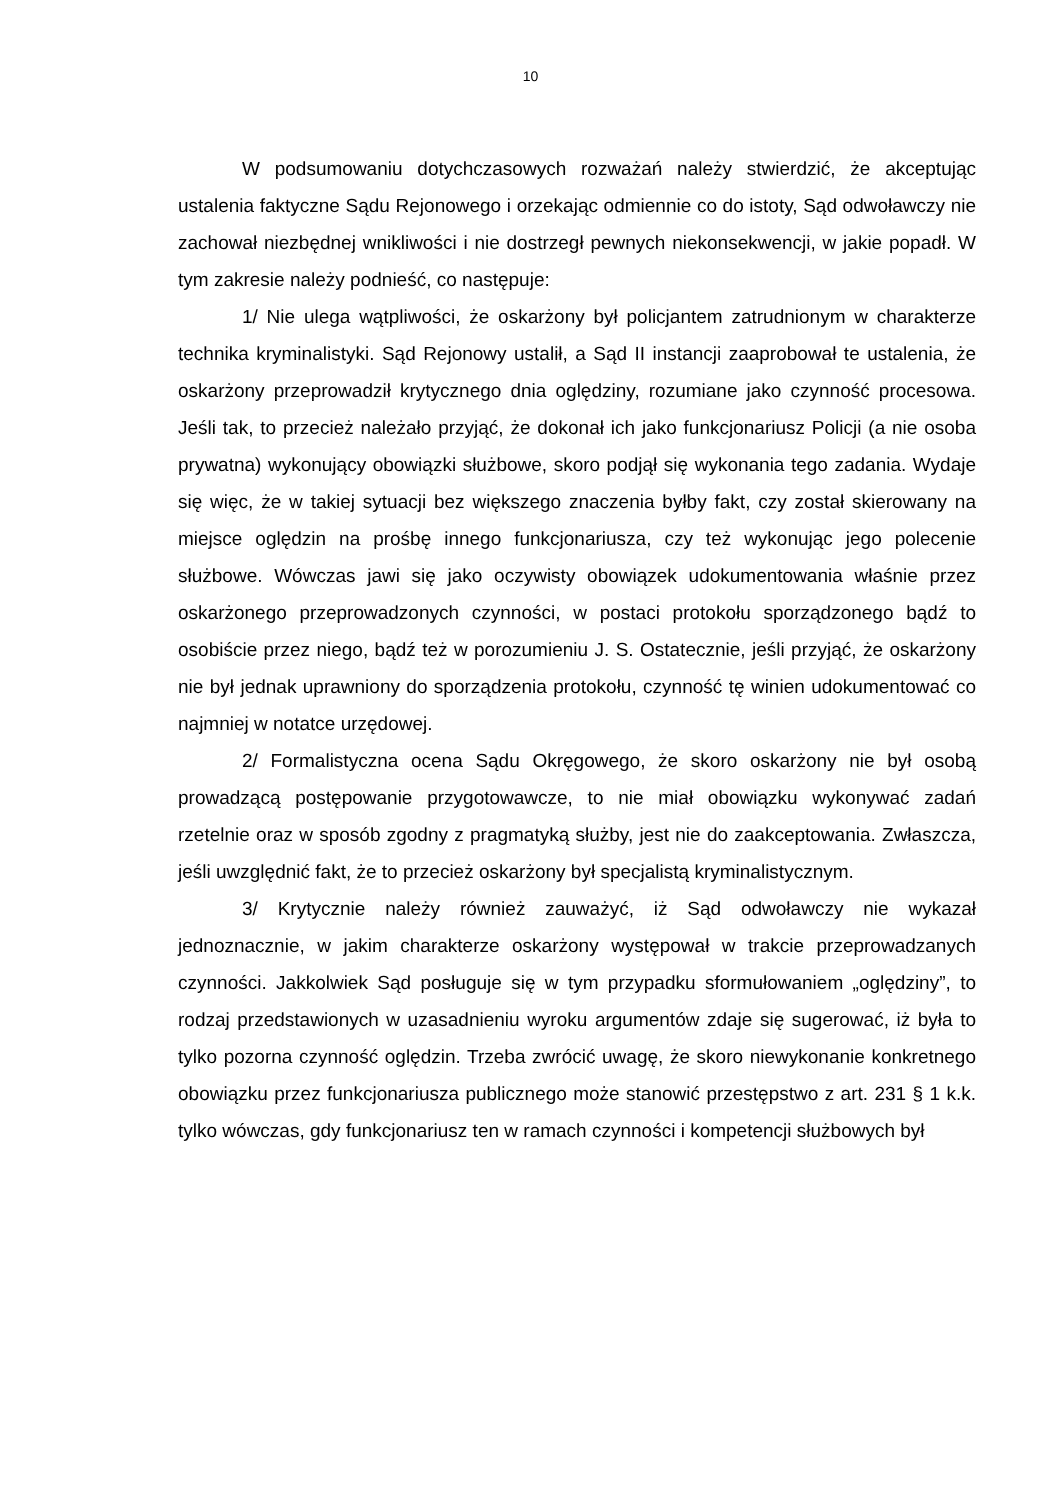10
W podsumowaniu dotychczasowych rozważań należy stwierdzić, że akceptując ustalenia faktyczne Sądu Rejonowego i orzekając odmiennie co do istoty, Sąd odwoławczy nie zachował niezbędnej wnikliwości i nie dostrzegł pewnych niekonsekwencji, w jakie popadł. W tym zakresie należy podnieść, co następuje:
1/ Nie ulega wątpliwości, że oskarżony był policjantem zatrudnionym w charakterze technika kryminalistyki. Sąd Rejonowy ustalił, a Sąd II instancji zaaprobował te ustalenia, że oskarżony przeprowadził krytycznego dnia oględziny, rozumiane jako czynność procesowa. Jeśli tak, to przecież należało przyjąć, że dokonał ich jako funkcjonariusz Policji (a nie osoba prywatna) wykonujący obowiązki służbowe, skoro podjął się wykonania tego zadania. Wydaje się więc, że w takiej sytuacji bez większego znaczenia byłby fakt, czy został skierowany na miejsce oględzin na prośbę innego funkcjonariusza, czy też wykonując jego polecenie służbowe. Wówczas jawi się jako oczywisty obowiązek udokumentowania właśnie przez oskarżonego przeprowadzonych czynności, w postaci protokołu sporządzonego bądź to osobiście przez niego, bądź też w porozumieniu J. S. Ostatecznie, jeśli przyjąć, że oskarżony nie był jednak uprawniony do sporządzenia protokołu, czynność tę winien udokumentować co najmniej w notatce urzędowej.
2/ Formalistyczna ocena Sądu Okręgowego, że skoro oskarżony nie był osobą prowadzącą postępowanie przygotowawcze, to nie miał obowiązku wykonywać zadań rzetelnie oraz w sposób zgodny z pragmatyką służby, jest nie do zaakceptowania. Zwłaszcza, jeśli uwzględnić fakt, że to przecież oskarżony był specjalistą kryminalistycznym.
3/ Krytycznie należy również zauważyć, iż Sąd odwoławczy nie wykazał jednoznacznie, w jakim charakterze oskarżony występował w trakcie przeprowadzanych czynności. Jakkolwiek Sąd posługuje się w tym przypadku sformułowaniem „oględziny”, to rodzaj przedstawionych w uzasadnieniu wyroku argumentów zdaje się sugerować, iż była to tylko pozorna czynność oględzin. Trzeba zwrócić uwagę, że skoro niewykonanie konkretnego obowiązku przez funkcjonariusza publicznego może stanowić przestępstwo z art. 231 § 1 k.k. tylko wówczas, gdy funkcjonariusz ten w ramach czynności i kompetencji służbowych był